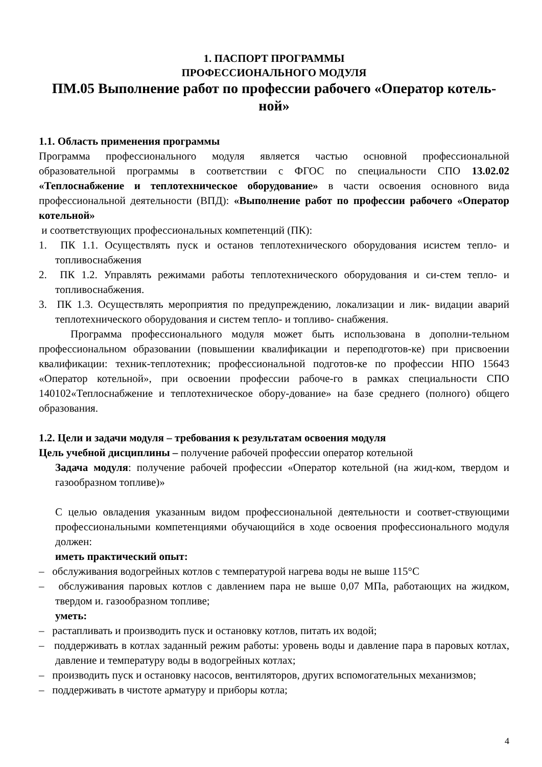1. ПАСПОРТ ПРОГРАММЫ
ПРОФЕССИОНАЛЬНОГО МОДУЛЯ
ПМ.05 Выполнение работ по профессии рабочего «Оператор котель-ной»
1.1. Область применения программы
Программа профессионального модуля является частью основной профессиональной образовательной программы в соответствии с ФГОС по специальности СПО 13.02.02 «Теплоснабжение и теплотехническое оборудование» в части освоения основного вида профессиональной деятельности (ВПД): «Выполнение работ по профессии рабочего «Оператор котельной»
и соответствующих профессиональных компетенций (ПК):
1. ПК 1.1. Осуществлять пуск и останов теплотехнического оборудования исистем тепло- и топливоснабжения
2. ПК 1.2. Управлять режимами работы теплотехнического оборудования и си-стем тепло- и топливоснабжения.
3. ПК 1.3. Осуществлять мероприятия по предупреждению, локализации и лик- видации аварий теплотехнического оборудования и систем тепло- и топливо- снабжения.
Программа профессионального модуля может быть использована в дополни-тельном профессиональном образовании (повышении квалификации и переподготов-ке) при присвоении квалификации: техник-теплотехник; профессиональной подготов-ке по профессии НПО 15643 «Оператор котельной», при освоении профессии рабоче-го в рамках специальности СПО 140102«Теплоснабжение и теплотехническое обору-дование» на базе среднего (полного) общего образования.
1.2. Цели и задачи модуля – требования к результатам освоения модуля
Цель учебной дисциплины – получение рабочей профессии оператор котельной
Задача модуля: получение рабочей профессии «Оператор котельной (на жид-ком, твердом и газообразном топливе)»
С целью овладения указанным видом профессиональной деятельности и соответ-ствующими профессиональными компетенциями обучающийся в ходе освоения профессионального модуля должен:
иметь практический опыт:
– обслуживания водогрейных котлов с температурой нагрева воды не выше 115°С
– обслуживания паровых котлов с давлением пара не выше 0,07 МПа, работающих на жидком, твердом и. газообразном топливе;
уметь:
– растапливать и производить пуск и остановку котлов, питать их водой;
– поддерживать в котлах заданный режим работы: уровень воды и давление пара в паровых котлах, давление и температуру воды в водогрейных котлах;
– производить пуск и остановку насосов, вентиляторов, других вспомогательных механизмов;
– поддерживать в чистоте арматуру и приборы котла;
4